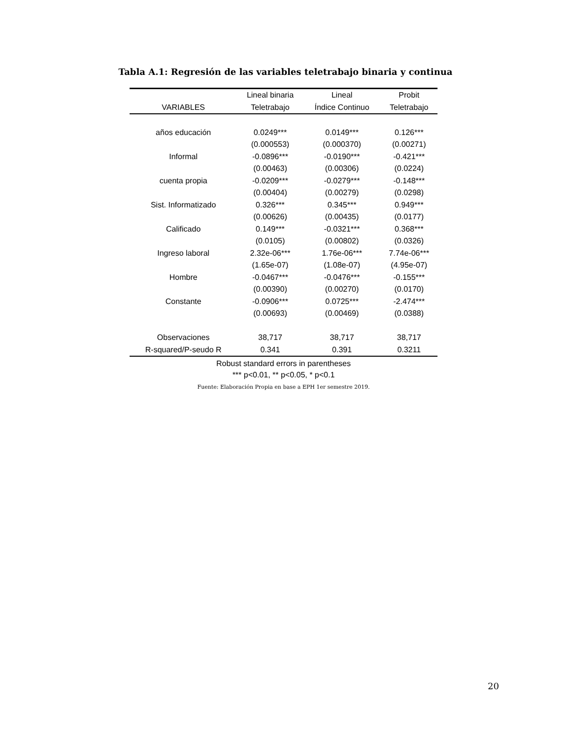Tabla A.1: Regresión de las variables teletrabajo binaria y continua
| | Lineal binaria | Lineal | Probit |
| --- | --- | --- | --- |
| VARIABLES | Teletrabajo | Índice Continuo | Teletrabajo |
| años educación | 0.0249*** | 0.0149*** | 0.126*** |
| | (0.000553) | (0.000370) | (0.00271) |
| Informal | -0.0896*** | -0.0190*** | -0.421*** |
| | (0.00463) | (0.00306) | (0.0224) |
| cuenta propia | -0.0209*** | -0.0279*** | -0.148*** |
| | (0.00404) | (0.00279) | (0.0298) |
| Sist. Informatizado | 0.326*** | 0.345*** | 0.949*** |
| | (0.00626) | (0.00435) | (0.0177) |
| Calificado | 0.149*** | -0.0321*** | 0.368*** |
| | (0.0105) | (0.00802) | (0.0326) |
| Ingreso laboral | 2.32e-06*** | 1.76e-06*** | 7.74e-06*** |
| | (1.65e-07) | (1.08e-07) | (4.95e-07) |
| Hombre | -0.0467*** | -0.0476*** | -0.155*** |
| | (0.00390) | (0.00270) | (0.0170) |
| Constante | -0.0906*** | 0.0725*** | -2.474*** |
| | (0.00693) | (0.00469) | (0.0388) |
| Observaciones | 38,717 | 38,717 | 38,717 |
| R-squared/P-seudo R | 0.341 | 0.391 | 0.3211 |
Robust standard errors in parentheses
*** p<0.01, ** p<0.05, * p<0.1
Fuente: Elaboración Propia en base a EPH 1er semestre 2019.
20